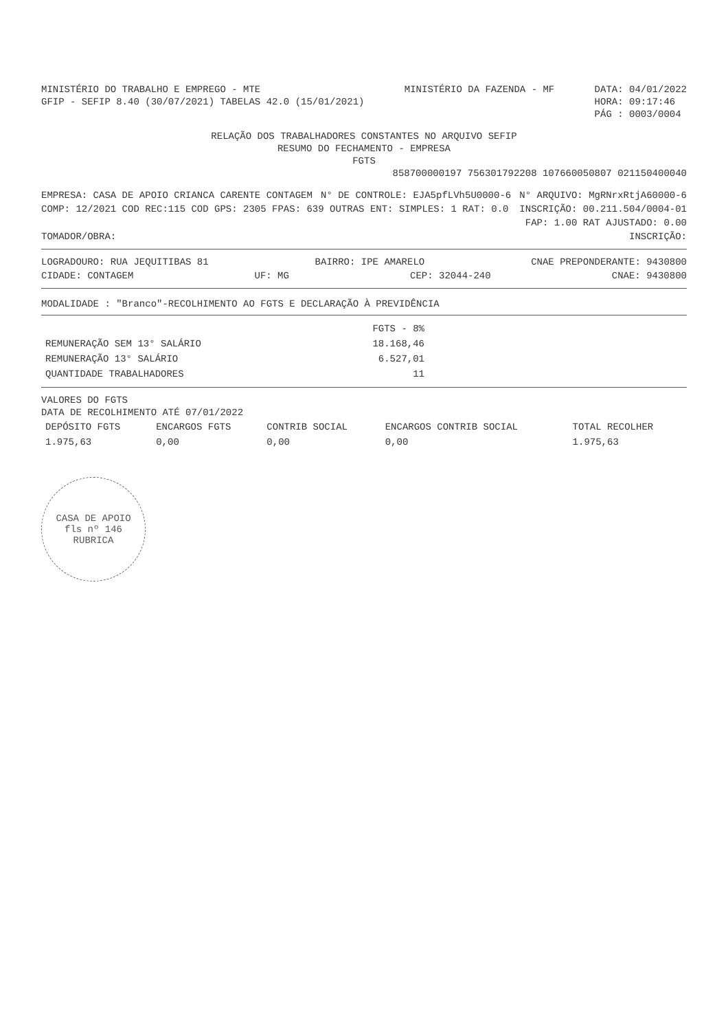MINISTÉRIO DO TRABALHO E EMPREGO - MTE
GFIP - SEFIP 8.40 (30/07/2021) TABELAS 42.0 (15/01/2021)
MINISTÉRIO DA FAZENDA - MF DATA: 04/01/2022
HORA: 09:17:46
PÁG : 0003/0004
RELAÇÃO DOS TRABALHADORES CONSTANTES NO ARQUIVO SEFIP
RESUMO DO FECHAMENTO - EMPRESA
FGTS
858700000197 756301792208 107660050807 021150400040
EMPRESA: CASA DE APOIO CRIANCA CARENTE CONTAGEM
N° DE CONTROLE: EJA5pfLVh5U0000-6
N° ARQUIVO: MgRNrxRtjA60000-6
COMP: 12/2021 COD REC:115 COD GPS: 2305 FPAS: 639 OUTRAS ENT: SIMPLES: 1 RAT: 0.0
INSCRIÇÃO: 00.211.504/0004-01
FAP: 1.00 RAT AJUSTADO: 0.00
TOMADOR/OBRA: INSCRIÇÃO:
LOGRADOURO: RUA JEQUITIBAS 81 BAIRRO: IPE AMARELO CNAE PREPONDERANTE: 9430800
CIDADE: CONTAGEM UF: MG CEP: 32044-240 CNAE: 9430800
MODALIDADE : "Branco"-RECOLHIMENTO AO FGTS E DECLARAÇÃO À PREVIDÊNCIA
| | FGTS - 8% |
| --- | --- |
| REMUNERAÇÃO SEM 13° SALÁRIO | 18.168,46 |
| REMUNERAÇÃO 13° SALÁRIO | 6.527,01 |
| QUANTIDADE TRABALHADORES | 11 |
VALORES DO FGTS
DATA DE RECOLHIMENTO ATÉ 07/01/2022
| DEPÓSITO FGTS | ENCARGOS FGTS | CONTRIB SOCIAL | ENCARGOS CONTRIB SOCIAL | TOTAL RECOLHER |
| --- | --- | --- | --- | --- |
| 1.975,63 | 0,00 | 0,00 | 0,00 | 1.975,63 |
CASA DE APOIO
fls nº 146
RUBRICA